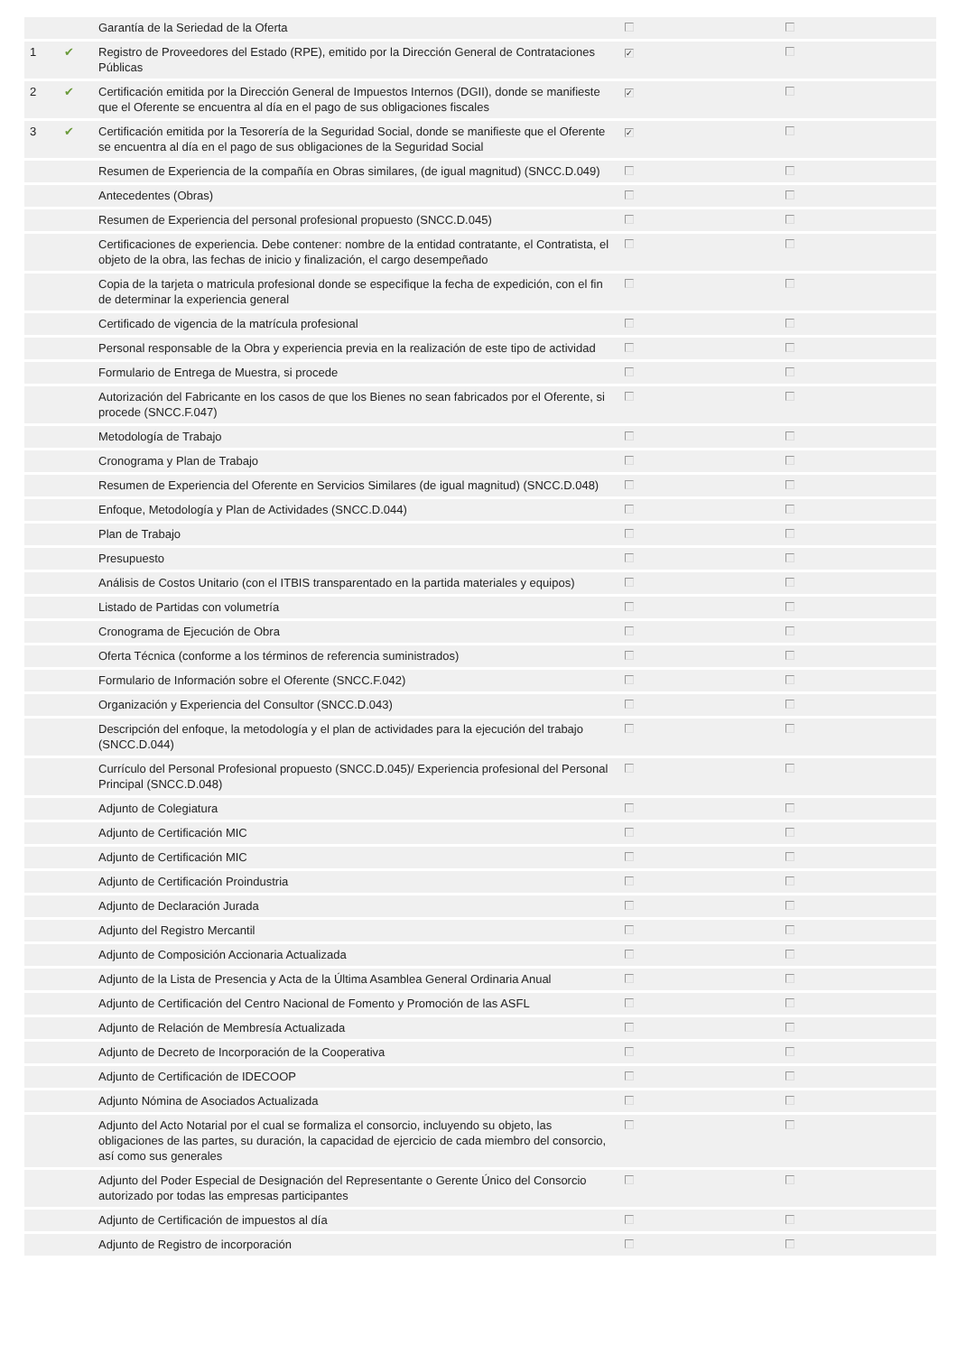| | | Garantía de la Seriedad de la Oferta | | |
| 1 | ✔ | Registro de Proveedores del Estado (RPE), emitido por la Dirección General de Contrataciones Públicas | ✓ | |
| 2 | ✔ | Certificación emitida por la Dirección General de Impuestos Internos (DGII), donde se manifieste que el Oferente se encuentra al día en el pago de sus obligaciones fiscales | ✓ | |
| 3 | ✔ | Certificación emitida por la Tesorería de la Seguridad Social, donde se manifieste que el Oferente se encuentra al día en el pago de sus obligaciones de la Seguridad Social | ✓ | |
| | | Resumen de Experiencia de la compañía en Obras similares, (de igual magnitud) (SNCC.D.049) | | |
| | | Antecedentes (Obras) | | |
| | | Resumen de Experiencia del personal profesional propuesto (SNCC.D.045) | | |
| | | Certificaciones de experiencia. Debe contener: nombre de la entidad contratante, el Contratista, el objeto de la obra, las fechas de inicio y finalización, el cargo desempeñado | | |
| | | Copia de la tarjeta o matricula profesional donde se especifique la fecha de expedición, con el fin de determinar la experiencia general | | |
| | | Certificado de vigencia de la matrícula profesional | | |
| | | Personal responsable de la Obra y experiencia previa en la realización de este tipo de actividad | | |
| | | Formulario de Entrega de Muestra, si procede | | |
| | | Autorización del Fabricante en los casos de que los Bienes no sean fabricados por el Oferente, si procede (SNCC.F.047) | | |
| | | Metodología de Trabajo | | |
| | | Cronograma y Plan de Trabajo | | |
| | | Resumen de Experiencia del Oferente en Servicios Similares (de igual magnitud) (SNCC.D.048) | | |
| | | Enfoque, Metodología y Plan de Actividades (SNCC.D.044) | | |
| | | Plan de Trabajo | | |
| | | Presupuesto | | |
| | | Análisis de Costos Unitario (con el ITBIS transparentado en la partida materiales y equipos) | | |
| | | Listado de Partidas con volumetría | | |
| | | Cronograma de Ejecución de Obra | | |
| | | Oferta Técnica (conforme a los términos de referencia suministrados) | | |
| | | Formulario de Información sobre el Oferente (SNCC.F.042) | | |
| | | Organización y Experiencia del Consultor (SNCC.D.043) | | |
| | | Descripción del enfoque, la metodología y el plan de actividades para la ejecución del trabajo (SNCC.D.044) | | |
| | | Currículo del Personal Profesional propuesto (SNCC.D.045)/ Experiencia profesional del Personal Principal (SNCC.D.048) | | |
| | | Adjunto de Colegiatura | | |
| | | Adjunto de Certificación MIC | | |
| | | Adjunto de Certificación MIC | | |
| | | Adjunto de Certificación Proindustria | | |
| | | Adjunto de Declaración Jurada | | |
| | | Adjunto del Registro Mercantil | | |
| | | Adjunto de Composición Accionaria Actualizada | | |
| | | Adjunto de la Lista de Presencia y Acta de la Última Asamblea General Ordinaria Anual | | |
| | | Adjunto de Certificación del Centro Nacional de Fomento y Promoción de las ASFL | | |
| | | Adjunto de Relación de Membresía Actualizada | | |
| | | Adjunto de Decreto de Incorporación de la Cooperativa | | |
| | | Adjunto de Certificación de IDECOOP | | |
| | | Adjunto Nómina de Asociados Actualizada | | |
| | | Adjunto del Acto Notarial por el cual se formaliza el consorcio, incluyendo su objeto, las obligaciones de las partes, su duración, la capacidad de ejercicio de cada miembro del consorcio, así como sus generales | | |
| | | Adjunto del Poder Especial de Designación del Representante o Gerente Único del Consorcio autorizado por todas las empresas participantes | | |
| | | Adjunto de Certificación de impuestos al día | | |
| | | Adjunto de Registro de incorporación | | |